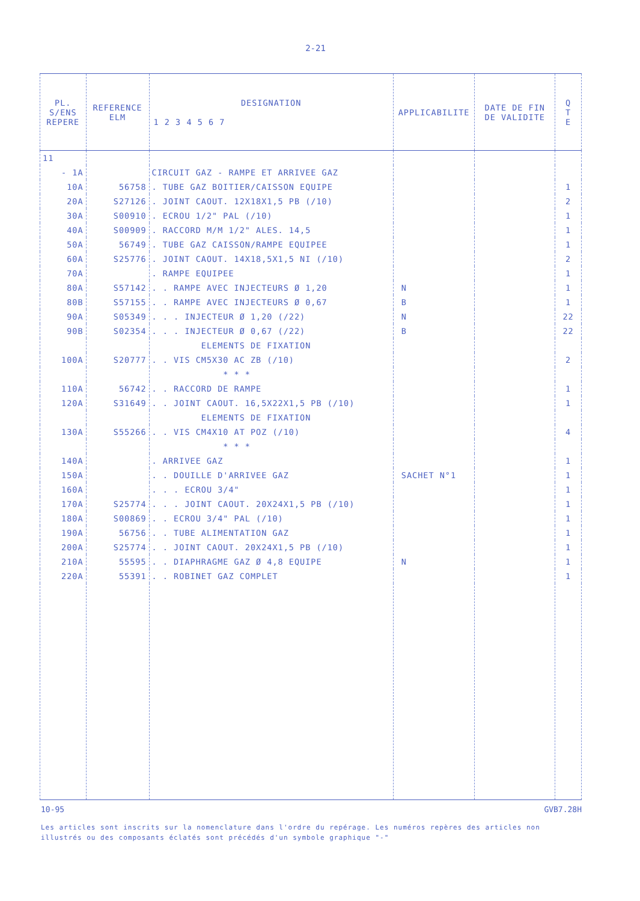2-21
| PL. S/ENS REPERE | REFERENCE ELM | DESIGNATION 1 2 3 4 5 6 7 | APPLICABILITE | DATE DE FIN DE VALIDITE | Q T E |
| --- | --- | --- | --- | --- | --- |
| 11 | | | | | |
| - 1A | | CIRCUIT GAZ - RAMPE ET ARRIVEE GAZ | | | |
| 10A | 56758 | . TUBE GAZ BOITIER/CAISSON EQUIPE | | | 1 |
| 20A | S27126 | . JOINT CAOUT. 12X18X1,5 PB (/10) | | | 2 |
| 30A | S00910 | . ECROU 1/2" PAL (/10) | | | 1 |
| 40A | S00909 | . RACCORD M/M 1/2" ALES. 14,5 | | | 1 |
| 50A | 56749 | . TUBE GAZ CAISSON/RAMPE EQUIPEE | | | 1 |
| 60A | S25776 | . JOINT CAOUT. 14X18,5X1,5 NI (/10) | | | 2 |
| 70A | | . RAMPE EQUIPEE | | | 1 |
| 80A | S57142 | . . RAMPE AVEC INJECTEURS Ø 1,20 | N | | 1 |
| 80B | S57155 | . . RAMPE AVEC INJECTEURS Ø 0,67 | B | | 1 |
| 90A | S05349 | . . . INJECTEUR Ø 1,20 (/22) | N | | 22 |
| 90B | S02354 | . . . INJECTEUR Ø 0,67 (/22) | B | | 22 |
| | | ELEMENTS DE FIXATION | | | |
| 100A | S20777 | . . VIS CM5X30 AC ZB (/10) | | | 2 |
| | | * * * | | | |
| 110A | 56742 | . . RACCORD DE RAMPE | | | 1 |
| 120A | S31649 | . . JOINT CAOUT. 16,5X22X1,5 PB (/10) | | | 1 |
| | | ELEMENTS DE FIXATION | | | |
| 130A | S55266 | . . VIS CM4X10 AT POZ (/10) | | | 4 |
| | | * * * | | | |
| 140A | | . ARRIVEE GAZ | | | 1 |
| 150A | | . . DOUILLE D'ARRIVEE GAZ | SACHET N°1 | | 1 |
| 160A | | . . . ECROU 3/4" | | | 1 |
| 170A | S25774 | . . . JOINT CAOUT. 20X24X1,5 PB (/10) | | | 1 |
| 180A | S00869 | . . ECROU 3/4" PAL (/10) | | | 1 |
| 190A | 56756 | . . TUBE ALIMENTATION GAZ | | | 1 |
| 200A | S25774 | . . JOINT CAOUT. 20X24X1,5 PB (/10) | | | 1 |
| 210A | 55595 | . . DIAPHRAGME GAZ Ø 4,8 EQUIPE | N | | 1 |
| 220A | 55391 | . . ROBINET GAZ COMPLET | | | 1 |
10-95 GVB7.28H
Les articles sont inscrits sur la nomenclature dans l'ordre du repérage. Les numéros repères des articles non illustrés ou des composants éclatés sont précédés d'un symbole graphique "-"